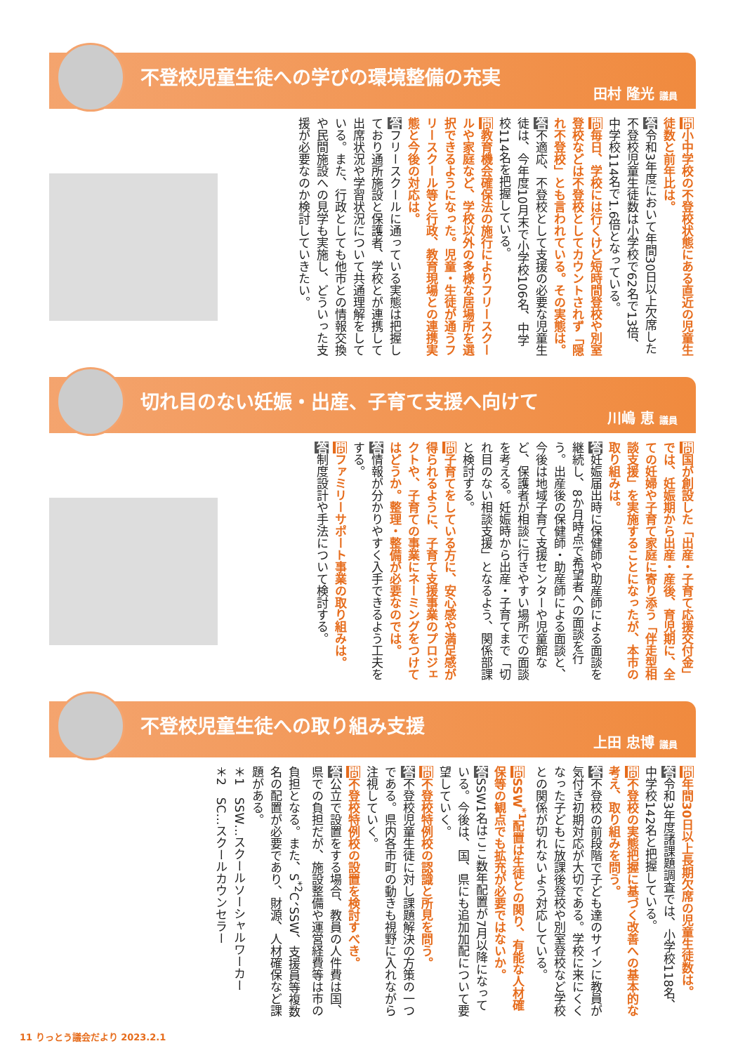不登校児童生徒への学びの環境整備の充実
田村 隆光 議員
問小中学校の不登校状態にある直近の児童生徒数と前年比は。
答令和3年度において年間30日以上欠席した不登校児童生徒数は小学校で62名で13倍、中学校114名で1.6倍となっている。
問毎日、学校には行くけど短時間登校や別室登校などは不登校としてカウントされず「隠れ不登校」とも言われている。その実態は。
答不適応、不登校として支援の必要な児童生徒は、今年度10月末で小学校106名、中学校114名を把握している。
問教育機会確保法の施行によりフリースクールや家庭など、学校以外の多様な居場所を選択できるようになった。児童・生徒が通うフリースクール等と行政、教育現場との連携実態と今後の対応は。
答フリースクールに通っている実態は把握しており通所施設と保護者、学校とが連携して出席状況や学習状況について共通理解をしている。また、行政としても他市との情報交換や民間施設への見学も実施し、どういった支援が必要なのか検討していきたい。
切れ目のない妊娠・出産、子育て支援へ向けて
川嶋 恵 議員
問国が創設した「出産・子育て応援交付金」では、妊娠期から出産・産後、育児期に、全ての妊婦や子育て家庭に寄り添う「伴走型相談支援」を実施することになったが、本市の取り組みは。
答妊娠届出時に保健師や助産師による面談を継続し、8か月時点で希望者への面談を行う。出産後の保健師・助産師による面談と、今後は地域子育て支援センターや児童館など、保護者が相談に行きやすい場所での面談を考える。妊娠時から出産・子育てまで「切れ目のない相談支援」となるよう、関係部課と検討する。
問子育てをしている方に、安心感や満足感が得られるように、子育て支援事業のプロジェクトや、子育ての事業にネーミングをつけてはどうか。整理・整備が必要なのでは。
答情報が分かりやすく入手できるよう工夫をする。
問ファミリーサポート事業の取り組みは。
答制度設計や手法について検討する。
不登校児童生徒への取り組み支援
上田 忠博 議員
問年間30日以上長期欠席の児童生徒数は。
答令和3年度諸課題調査では、小学校118名、中学校142名と把握している。
問不登校の実態把握に基づく改善への基本的な考え、取り組みを問う。
答不登校の前段階で子ども達のサインに教員が気付き初期対応が大切である。学校に来にくくなった子どもに放課後登校や別室登校など学校との関係が切れないよう対応している。
問SSW<sup>*1</sup>配置は生徒との関り、有能な人材確保等の観点でも拡充が必要ではないか。
答SSW1名はここ数年配置が7月以降になっている。今後は、国、県にも追加加配について要望していく。
問不登校特例校の認識と所見を問う。
答不登校児童生徒に対し課題解決の方策の一つである。県内各市町の動きも視野に入れながら注視していく。
問不登校特例校の設置を検討すべき。
答公立で設置をする場合、教員の人件費は国、県での負担だが、施設整備や運営経費等は市の負担となる。また、S<sup>*2</sup>C、SSW、支援員等複数名の配置が必要であり、財源、人材確保など課題がある。
＊1　SSW…スクールソーシャルワーカー
＊2　SC…スクールカウンセラー
11 りっとう議会だより 2023.2.1